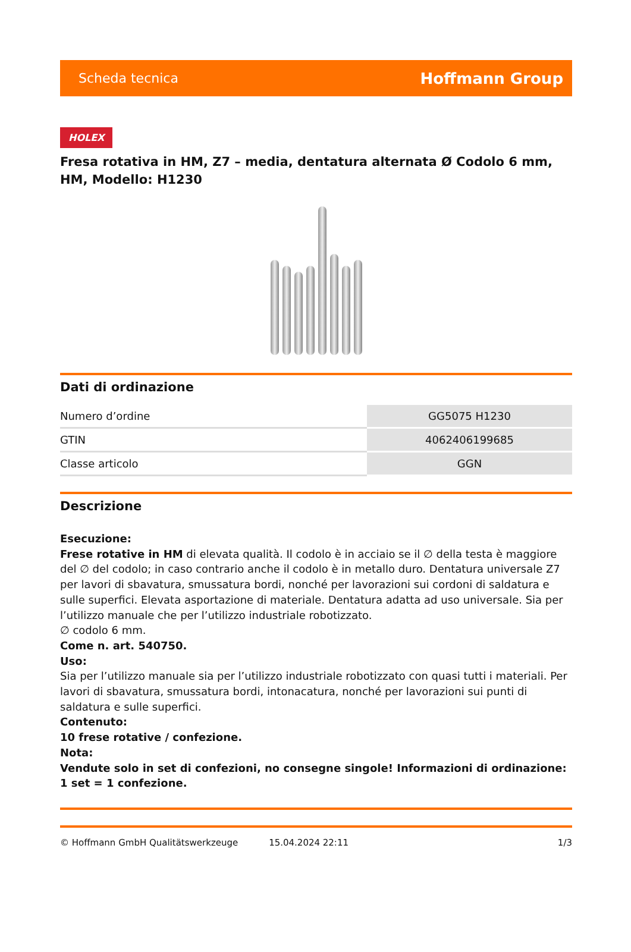Scheda tecnica Hoffmann Group
HOLEX
Fresa rotativa in HM, Z7 – media, dentatura alternata Ø Codolo 6 mm, HM, Modello: H1230
Dati di ordinazione
| Numero d’ordine | GG5075 H1230 |
| GTIN | 4062406199685 |
| Classe articolo | GGN |
Descrizione
Esecuzione:
Frese rotative in HM di elevata qualità. Il codolo è in acciaio se il ∅ della testa è maggiore del ∅ del codolo; in caso contrario anche il codolo è in metallo duro. Dentatura universale Z7 per lavori di sbavatura, smussatura bordi, nonché per lavorazioni sui cordoni di saldatura e sulle superfici. Elevata asportazione di materiale. Dentatura adatta ad uso universale. Sia per l’utilizzo manuale che per l’utilizzo industriale robotizzato.
∅ codolo 6 mm.
Come n. art. 540750.
Uso:
Sia per l’utilizzo manuale sia per l’utilizzo industriale robotizzato con quasi tutti i materiali. Per lavori di sbavatura, smussatura bordi, intonacatura, nonché per lavorazioni sui punti di saldatura e sulle superfici.
Contenuto:
10 frese rotative / confezione.
Nota:
Vendute solo in set di confezioni, no consegne singole! Informazioni di ordinazione: 1 set = 1 confezione.
© Hoffmann GmbH Qualitätswerkzeuge 15.04.2024 22:11 1/3